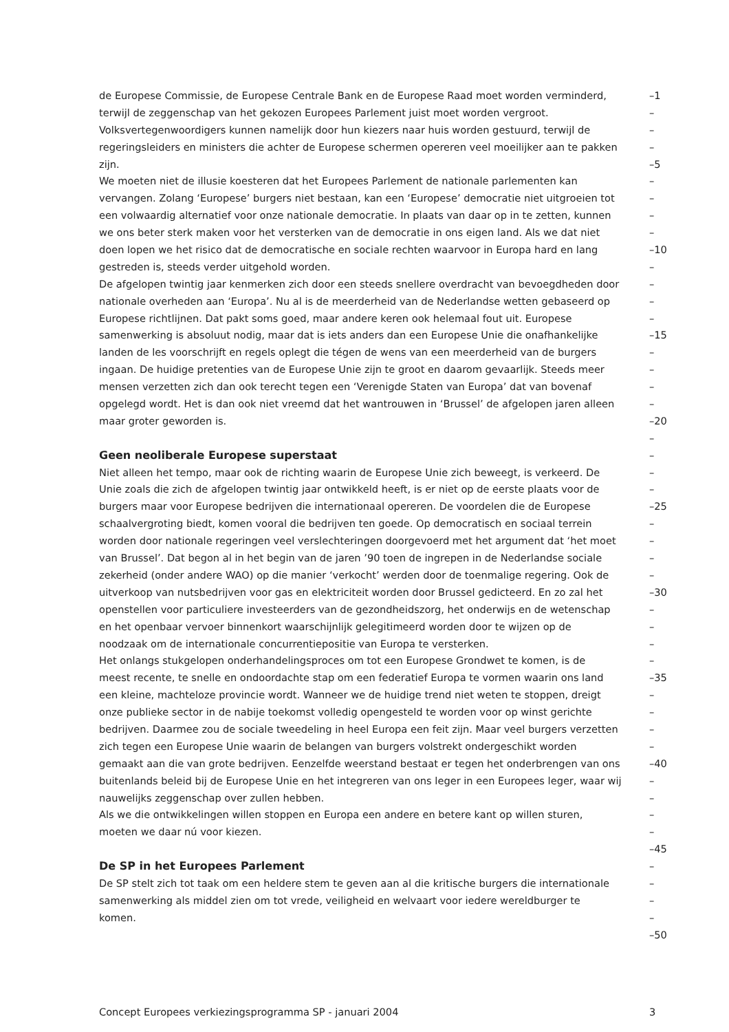de Europese Commissie, de Europese Centrale Bank en de Europese Raad moet worden verminderd, –1
terwijl de zeggenschap van het gekozen Europees Parlement juist moet worden vergroot. –
Volksvertegenwoordigers kunnen namelijk door hun kiezers naar huis worden gestuurd, terwijl de –
regeringsleiders en ministers die achter de Europese schermen opereren veel moeilijker aan te pakken –
zijn. –5
We moeten niet de illusie koesteren dat het Europees Parlement de nationale parlementen kan –
vervangen. Zolang ‘Europese’ burgers niet bestaan, kan een ‘Europese’ democratie niet uitgroeien tot –
een volwaardig alternatief voor onze nationale democratie. In plaats van daar op in te zetten, kunnen –
we ons beter sterk maken voor het versterken van de democratie in ons eigen land. Als we dat niet –
doen lopen we het risico dat de democratische en sociale rechten waarvoor in Europa hard en lang –10
gestreden is, steeds verder uitgehold worden. –
De afgelopen twintig jaar kenmerken zich door een steeds snellere overdracht van bevoegdheden door –
nationale overheden aan ‘Europa’. Nu al is de meerderheid van de Nederlandse wetten gebaseerd op –
Europese richtlijnen. Dat pakt soms goed, maar andere keren ook helemaal fout uit. Europese –
samenwerking is absoluut nodig, maar dat is iets anders dan een Europese Unie die onafhankelijke –15
landen de les voorschrijft en regels oplegt die tégen de wens van een meerderheid van de burgers –
ingaan. De huidige pretenties van de Europese Unie zijn te groot en daarom gevaarlijk. Steeds meer –
mensen verzetten zich dan ook terecht tegen een ‘Verenigde Staten van Europa’ dat van bovenaf –
opgelegd wordt. Het is dan ook niet vreemd dat het wantrouwen in ‘Brussel’ de afgelopen jaren alleen –
maar groter geworden is. –20
–
Geen neoliberale Europese superstaat –
Niet alleen het tempo, maar ook de richting waarin de Europese Unie zich beweegt, is verkeerd. De –
Unie zoals die zich de afgelopen twintig jaar ontwikkeld heeft, is er niet op de eerste plaats voor de –
burgers maar voor Europese bedrijven die internationaal opereren. De voordelen die de Europese –25
schaalvergroting biedt, komen vooral die bedrijven ten goede. Op democratisch en sociaal terrein –
worden door nationale regeringen veel verslechteringen doorgevoerd met het argument dat ‘het moet –
van Brussel’. Dat begon al in het begin van de jaren ’90 toen de ingrepen in de Nederlandse sociale –
zekerheid (onder andere WAO) op die manier ‘verkocht’ werden door de toenmalige regering. Ook de –
uitverkoop van nutsbedrijven voor gas en elektriciteit worden door Brussel gedicteerd. En zo zal het –30
openstellen voor particuliere investeerders van de gezondheidszorg, het onderwijs en de wetenschap –
en het openbaar vervoer binnenkort waarschijnlijk gelegitimeerd worden door te wijzen op de –
noodzaak om de internationale concurrentiepositie van Europa te versterken. –
Het onlangs stukgelopen onderhandelingsproces om tot een Europese Grondwet te komen, is de –
meest recente, te snelle en ondoordachte stap om een federatief Europa te vormen waarin ons land –35
een kleine, machteloze provincie wordt. Wanneer we de huidige trend niet weten te stoppen, dreigt –
onze publieke sector in de nabije toekomst volledig opengesteld te worden voor op winst gerichte –
bedrijven. Daarmee zou de sociale tweedeling in heel Europa een feit zijn. Maar veel burgers verzetten –
zich tegen een Europese Unie waarin de belangen van burgers volstrekt ondergeschikt worden –
gemaakt aan die van grote bedrijven. Eenzelfde weerstand bestaat er tegen het onderbrengen van ons –40
buitenlands beleid bij de Europese Unie en het integreren van ons leger in een Europees leger, waar wij –
nauwelijks zeggenschap over zullen hebben. –
Als we die ontwikkelingen willen stoppen en Europa een andere en betere kant op willen sturen, –
moeten we daar nú voor kiezen. –
–45
De SP in het Europees Parlement –
De SP stelt zich tot taak om een heldere stem te geven aan al die kritische burgers die internationale –
samenwerking als middel zien om tot vrede, veiligheid en welvaart voor iedere wereldburger te –
komen. –
–50
Concept Europees verkiezingsprogramma SP - januari 2004 3